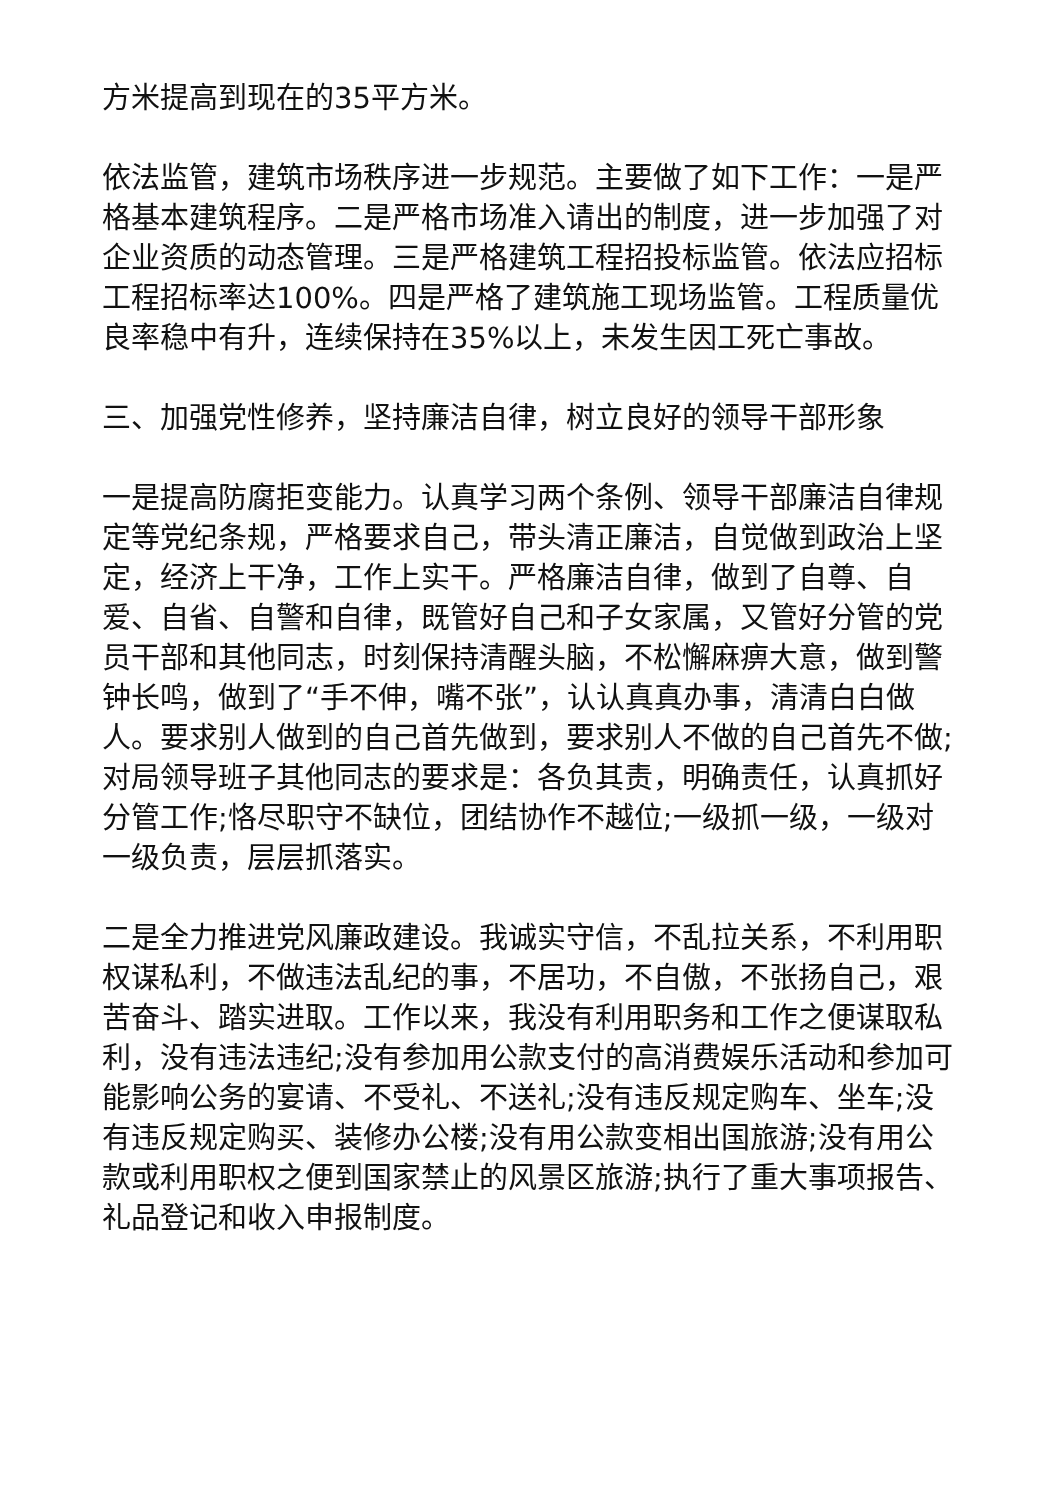方米提高到现在的35平方米。
依法监管，建筑市场秩序进一步规范。主要做了如下工作：一是严格基本建筑程序。二是严格市场准入请出的制度，进一步加强了对企业资质的动态管理。三是严格建筑工程招投标监管。依法应招标工程招标率达100%。四是严格了建筑施工现场监管。工程质量优良率稳中有升，连续保持在35%以上，未发生因工死亡事故。
三、加强党性修养，坚持廉洁自律，树立良好的领导干部形象
一是提高防腐拒变能力。认真学习两个条例、领导干部廉洁自律规定等党纪条规，严格要求自己，带头清正廉洁，自觉做到政治上坚定，经济上干净，工作上实干。严格廉洁自律，做到了自尊、自爱、自省、自警和自律，既管好自己和子女家属，又管好分管的党员干部和其他同志，时刻保持清醒头脑，不松懈麻痹大意，做到警钟长鸣，做到了“手不伸，嘴不张”，认认真真办事，清清白白做人。要求别人做到的自己首先做到，要求别人不做的自己首先不做;对局领导班子其他同志的要求是：各负其责，明确责任，认真抓好分管工作;恪尽职守不缺位，团结协作不越位;一级抓一级，一级对一级负责，层层抓落实。
二是全力推进党风廉政建设。我诚实守信，不乱拉关系，不利用职权谋私利，不做违法乱纪的事，不居功，不自傲，不张扬自己，艰苦奋斗、踏实进取。工作以来，我没有利用职务和工作之便谋取私利，没有违法违纪;没有参加用公款支付的高消费娱乐活动和参加可能影响公务的宴请、不受礼、不送礼;没有违反规定购车、坐车;没有违反规定购买、装修办公楼;没有用公款变相出国旅游;没有用公款或利用职权之便到国家禁止的风景区旅游;执行了重大事项报告、礼品登记和收入申报制度。